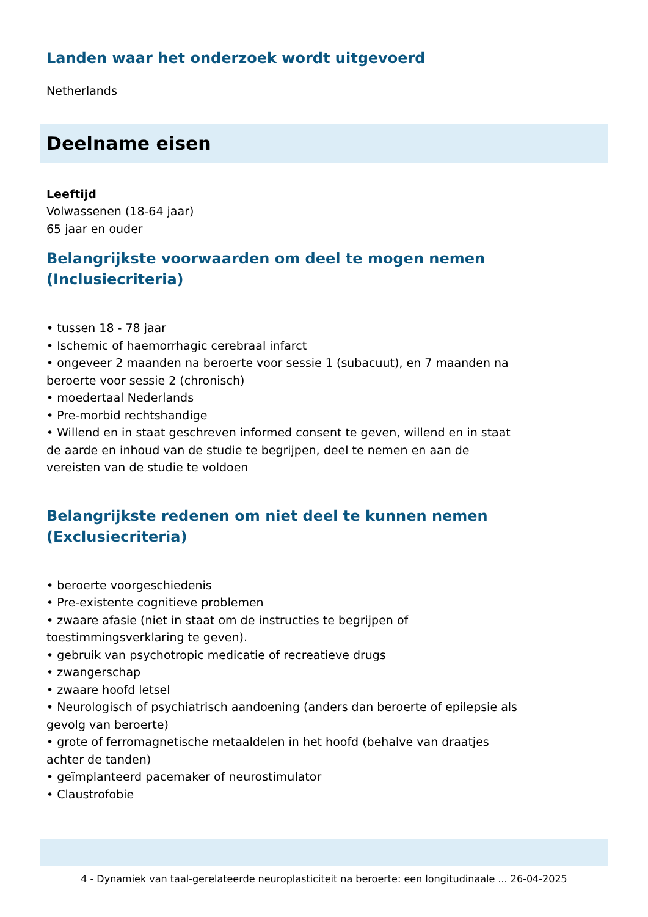Landen waar het onderzoek wordt uitgevoerd
Netherlands
Deelname eisen
Leeftijd
Volwassenen (18-64 jaar)
65 jaar en ouder
Belangrijkste voorwaarden om deel te mogen nemen
(Inclusiecriteria)
• tussen 18 - 78 jaar
• Ischemic of haemorrhagic cerebraal infarct
• ongeveer 2 maanden na beroerte voor sessie 1 (subacuut), en 7 maanden na beroerte voor sessie 2 (chronisch)
• moedertaal Nederlands
• Pre-morbid rechtshandige
• Willend en in staat geschreven informed consent te geven, willend en in staat de aarde en inhoud van de studie te begrijpen, deel te nemen en aan de vereisten van de studie te voldoen
Belangrijkste redenen om niet deel te kunnen nemen
(Exclusiecriteria)
• beroerte voorgeschiedenis
• Pre-existente cognitieve problemen
• zwaare afasie (niet in staat om de instructies te begrijpen of toestimmingsverklaring te geven).
• gebruik van psychotropic medicatie of recreatieve drugs
• zwangerschap
• zwaare hoofd letsel
• Neurologisch of psychiatrisch aandoening (anders dan beroerte of epilepsie als gevolg van beroerte)
• grote of ferromagnetische metaaldelen in het hoofd (behalve van draatjes achter de tanden)
• geïmplanteerd pacemaker of neurostimulator
• Claustrofobie
4 - Dynamiek van taal-gerelateerde neuroplasticiteit na beroerte: een longitudinaale ... 26-04-2025